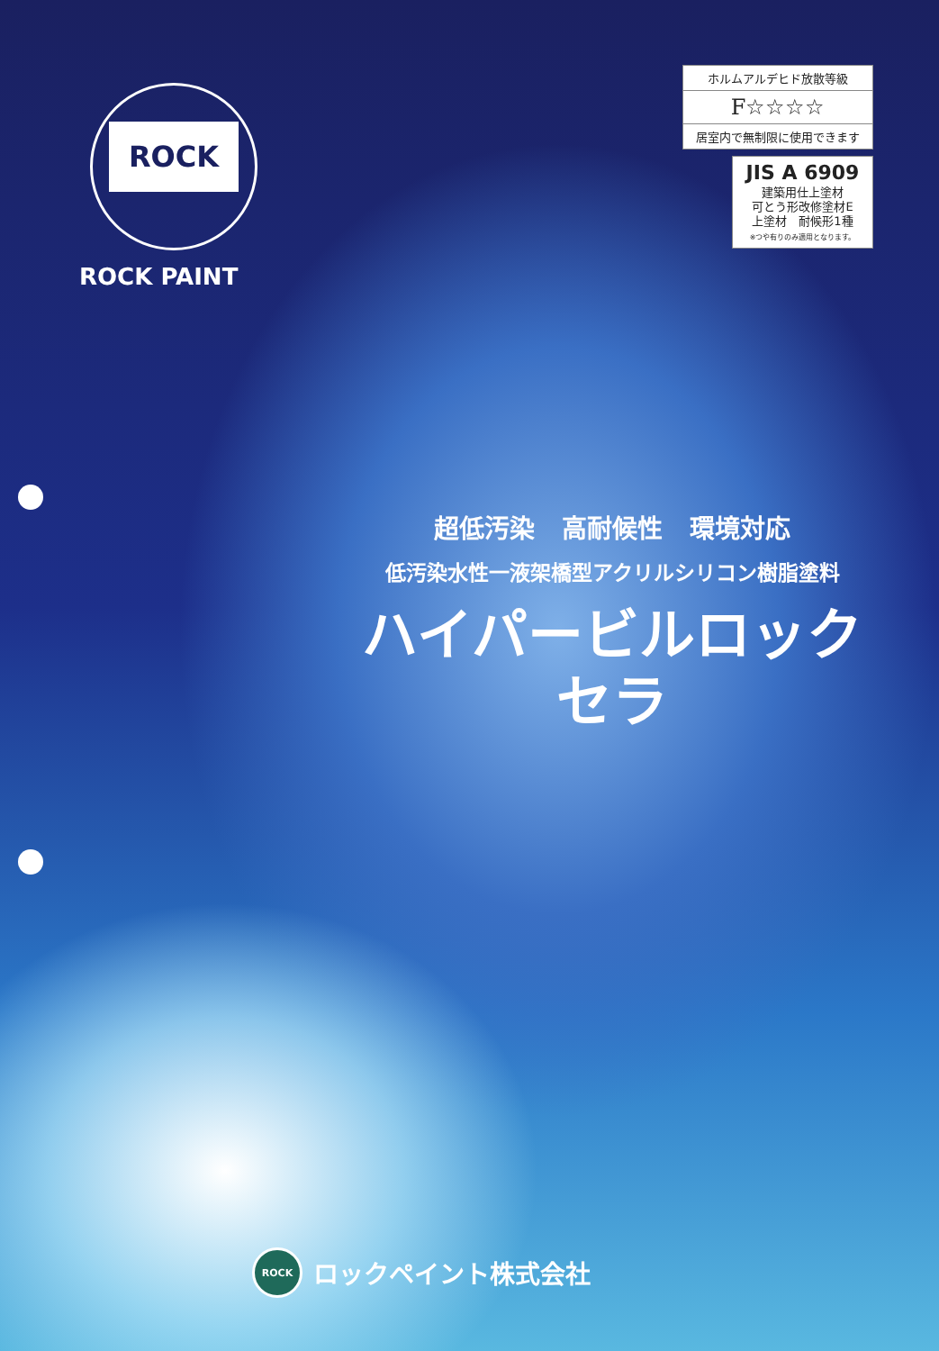ROCK
ROCK PAINT
ホルムアルデヒド放散等級
F☆☆☆☆
居室内で無制限に使用できます
JIS A 6909
建築用仕上塗材
可とう形改修塗材E
上塗材　耐候形1種
※つや有りのみ適用となります。
超低汚染 高耐候性 環境対応
低汚染水性一液架橋型アクリルシリコン樹脂塗料
ハイパービルロック
セラ
ROCK ロックペイント株式会社